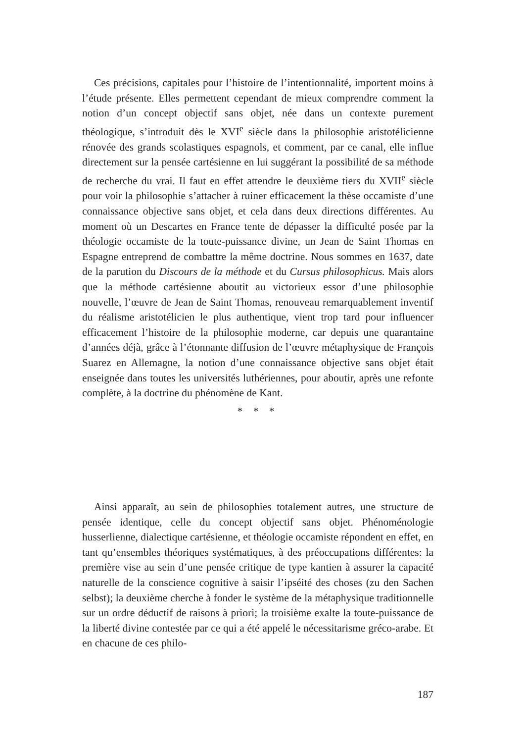Ces précisions, capitales pour l’histoire de l’intentionnalité, importent moins à l’étude présente. Elles permettent cependant de mieux comprendre comment la notion d’un concept objectif sans objet, née dans un contexte purement théologique, s’introduit dès le XVI<sup>e</sup> siècle dans la philosophie aristotélicienne rénovée des grands scolastiques espagnols, et comment, par ce canal, elle influe directement sur la pensée cartésienne en lui suggérant la possibilité de sa méthode de recherche du vrai. Il faut en effet attendre le deuxième tiers du XVII<sup>e</sup> siècle pour voir la philosophie s’attacher à ruiner efficacement la thèse occamiste d’une connaissance objective sans objet, et cela dans deux directions différentes. Au moment où un Descartes en France tente de dépasser la difficulté posée par la théologie occamiste de la toute-puissance divine, un Jean de Saint Thomas en Espagne entreprend de combattre la même doctrine. Nous sommes en 1637, date de la parution du Discours de la méthode et du Cursus philosophicus. Mais alors que la méthode cartésienne aboutit au victorieux essor d’une philosophie nouvelle, l’œuvre de Jean de Saint Thomas, renouveau remarquablement inventif du réalisme aristotélicien le plus authentique, vient trop tard pour influencer efficacement l’histoire de la philosophie moderne, car depuis une quarantaine d’années déjà, grâce à l’étonnante diffusion de l’œuvre métaphysique de François Suarez en Allemagne, la notion d’une connaissance objective sans objet était enseignée dans toutes les universités luthériennes, pour aboutir, après une refonte complète, à la doctrine du phénomène de Kant.
* * *
Ainsi apparaît, au sein de philosophies totalement autres, une structure de pensée identique, celle du concept objectif sans objet. Phénoménologie husserlienne, dialectique cartésienne, et théologie occamiste répondent en effet, en tant qu’ensembles théoriques systématiques, à des préoccupations différentes: la première vise au sein d’une pensée critique de type kantien à assurer la capacité naturelle de la conscience cognitive à saisir l’ipséité des choses (zu den Sachen selbst); la deuxième cherche à fonder le système de la métaphysique traditionnelle sur un ordre déductif de raisons à priori; la troisième exalte la toute-puissance de la liberté divine contestée par ce qui a été appelé le nécessitarisme gréco-arabe. Et en chacune de ces philo-
187